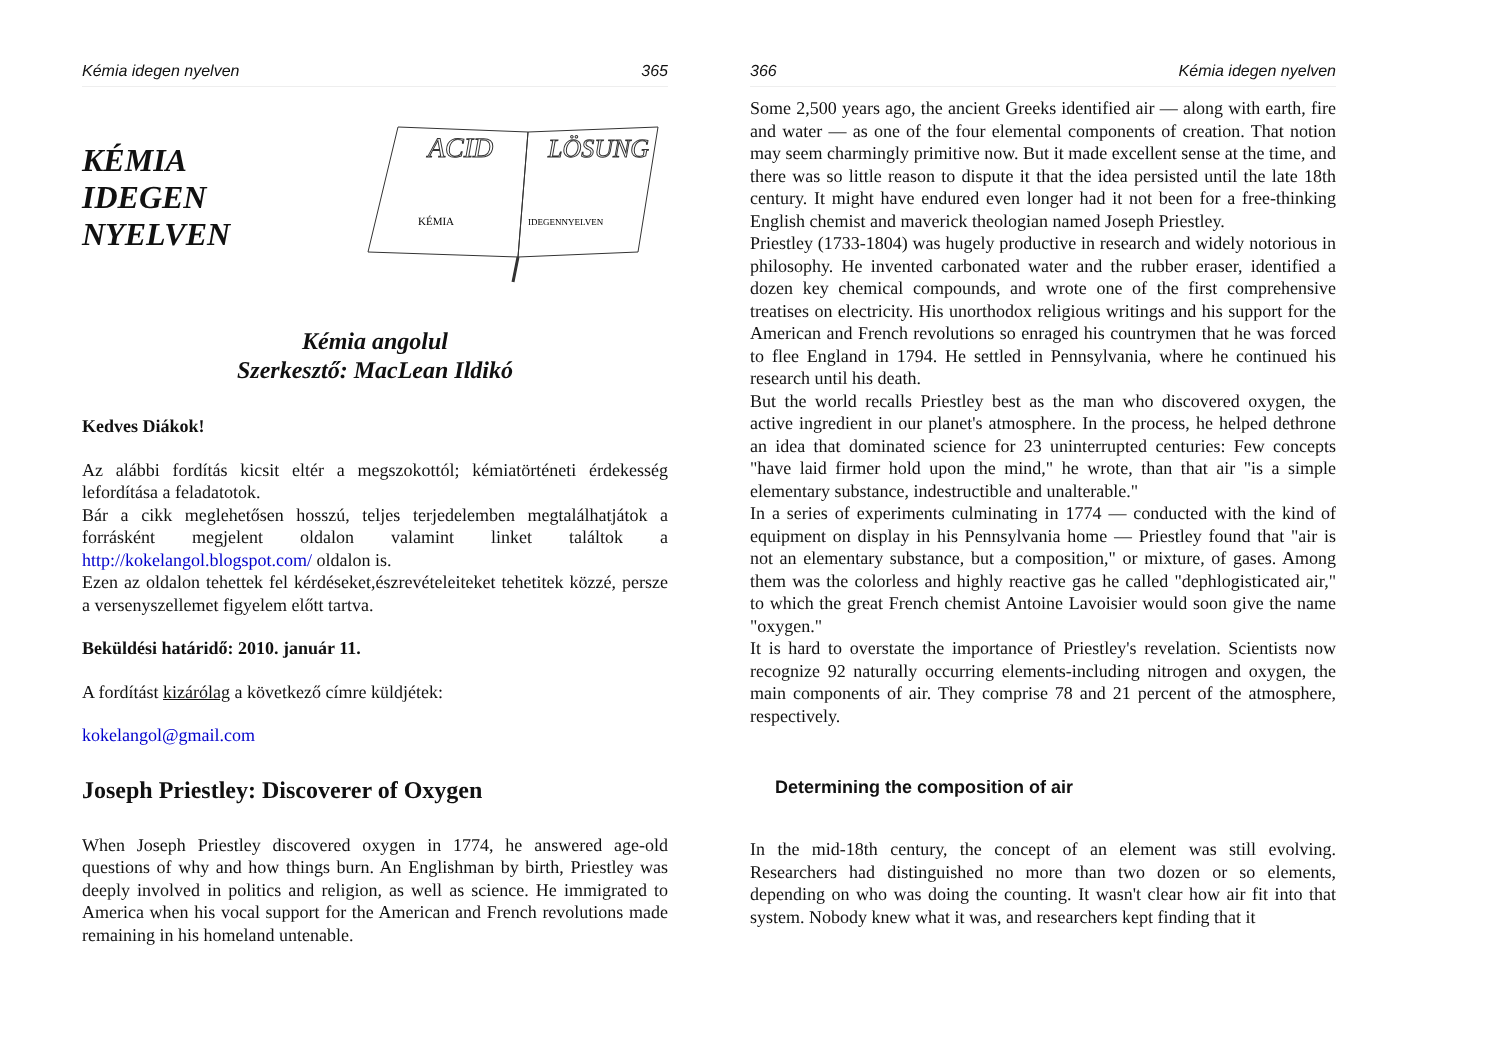Kémia idegen nyelven 365
KÉMIA
IDEGEN
NYELVEN
ACID
LÖSUNG
KÉMIA
IDEGENNYELVEN
Kémia angolul
Szerkesztő: MacLean Ildikó
Kedves Diákok!
Az alábbi fordítás kicsit eltér a megszokottól; kémiatörténeti érdekesség lefordítása a feladatotok.
Bár a cikk meglehetősen hosszú, teljes terjedelemben megtalálhatjátok a forrásként megjelent oldalon valamint linket találtok a http://kokelangol.blogspot.com/ oldalon is.
Ezen az oldalon tehettek fel kérdéseket,észrevételeiteket tehetitek közzé, persze a versenyszellemet figyelem előtt tartva.
Beküldési határidő: 2010. január 11.
A fordítást kizárólag a következő címre küldjétek:
kokelangol@gmail.com
Joseph Priestley: Discoverer of Oxygen
When Joseph Priestley discovered oxygen in 1774, he answered age-old questions of why and how things burn. An Englishman by birth, Priestley was deeply involved in politics and religion, as well as science. He immigrated to America when his vocal support for the American and French revolutions made remaining in his homeland untenable.
366 Kémia idegen nyelven
Some 2,500 years ago, the ancient Greeks identified air — along with earth, fire and water — as one of the four elemental components of creation. That notion may seem charmingly primitive now. But it made excellent sense at the time, and there was so little reason to dispute it that the idea persisted until the late 18th century. It might have endured even longer had it not been for a free-thinking English chemist and maverick theologian named Joseph Priestley.
Priestley (1733-1804) was hugely productive in research and widely notorious in philosophy. He invented carbonated water and the rubber eraser, identified a dozen key chemical compounds, and wrote one of the first comprehensive treatises on electricity. His unorthodox religious writings and his support for the American and French revolutions so enraged his countrymen that he was forced to flee England in 1794. He settled in Pennsylvania, where he continued his research until his death.
But the world recalls Priestley best as the man who discovered oxygen, the active ingredient in our planet's atmosphere. In the process, he helped dethrone an idea that dominated science for 23 uninterrupted centuries: Few concepts "have laid firmer hold upon the mind," he wrote, than that air "is a simple elementary substance, indestructible and unalterable."
In a series of experiments culminating in 1774 — conducted with the kind of equipment on display in his Pennsylvania home — Priestley found that "air is not an elementary substance, but a composition," or mixture, of gases. Among them was the colorless and highly reactive gas he called "dephlogisticated air," to which the great French chemist Antoine Lavoisier would soon give the name "oxygen."
It is hard to overstate the importance of Priestley's revelation. Scientists now recognize 92 naturally occurring elements-including nitrogen and oxygen, the main components of air. They comprise 78 and 21 percent of the atmosphere, respectively.
Determining the composition of air
In the mid-18th century, the concept of an element was still evolving. Researchers had distinguished no more than two dozen or so elements, depending on who was doing the counting. It wasn't clear how air fit into that system. Nobody knew what it was, and researchers kept finding that it